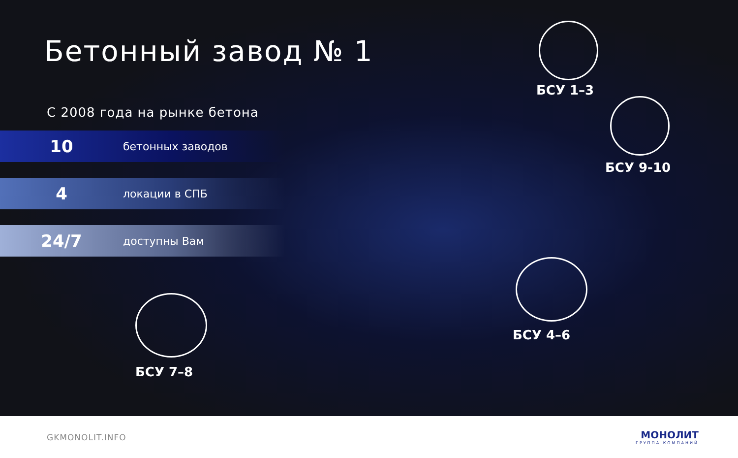Бетонный завод № 1
С 2008 года на рынке бетона
10
бетонных заводов
4
локации в СПБ
24/7
доступны Вам
БСУ 1–3
БСУ 9-10
БСУ 4–6
БСУ 7–8
GKMONOLIT.INFO
МОНОЛИТ
ГРУППА КОМПАНИЙ